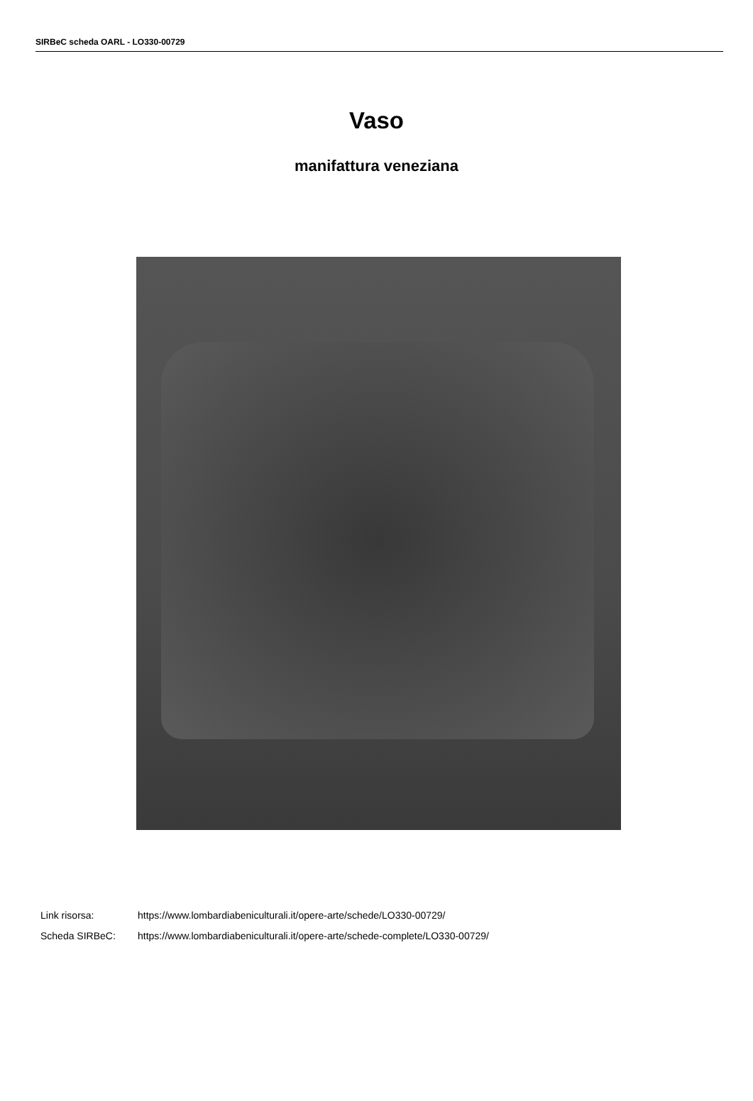SIRBeC scheda OARL - LO330-00729
Vaso
manifattura veneziana
Link risorsa: https://www.lombardiabeniculturali.it/opere-arte/schede/LO330-00729/
Scheda SIRBeC: https://www.lombardiabeniculturali.it/opere-arte/schede-complete/LO330-00729/